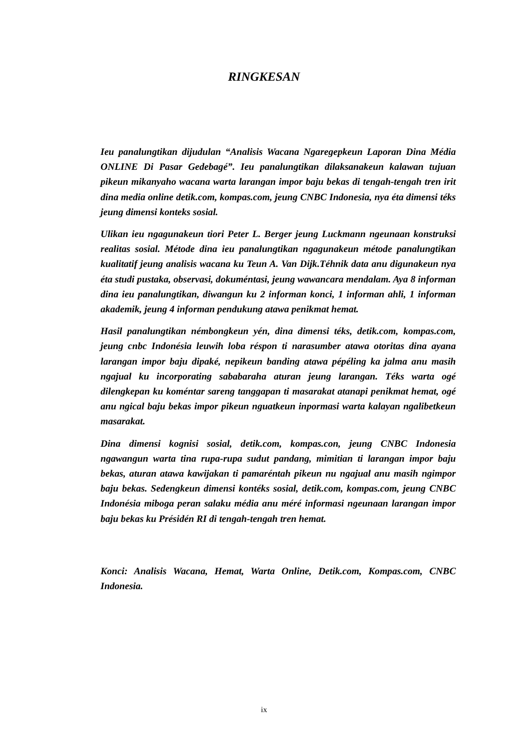RINGKESAN
Ieu panalungtikan dijudulan “Analisis Wacana Ngaregepkeun Laporan Dina Média ONLINE Di Pasar Gedebagé”. Ieu panalungtikan dilaksanakeun kalawan tujuan pikeun mikanyaho wacana warta larangan impor baju bekas di tengah-tengah tren irit dina media online detik.com, kompas.com, jeung CNBC Indonesia, nya éta dimensi téks jeung dimensi konteks sosial.
Ulikan ieu ngagunakeun tiori Peter L. Berger jeung Luckmann ngeunaan konstruksi realitas sosial. Métode dina ieu panalungtikan ngagunakeun métode panalungtikan kualitatif jeung analisis wacana ku Teun A. Van Dijk.Téhnik data anu digunakeun nya éta studi pustaka, observasi, dokuméntasi, jeung wawancara mendalam. Aya 8 informan dina ieu panalungtikan, diwangun ku 2 informan konci, 1 informan ahli, 1 informan akademik, jeung 4 informan pendukung atawa penikmat hemat.
Hasil panalungtikan némbongkeun yén, dina dimensi téks, detik.com, kompas.com, jeung cnbc Indonésia leuwih loba réspon ti narasumber atawa otoritas dina ayana larangan impor baju dipaké, nepikeun banding atawa pépéling ka jalma anu masih ngajual ku incorporating sababaraha aturan jeung larangan. Téks warta ogé dilengkepan ku koméntar sareng tanggapan ti masarakat atanapi penikmat hemat, ogé anu ngical baju bekas impor pikeun nguatkeun inpormasi warta kalayan ngalibetkeun masarakat.
Dina dimensi kognisi sosial, detik.com, kompas.con, jeung CNBC Indonesia ngawangun warta tina rupa-rupa sudut pandang, mimitian ti larangan impor baju bekas, aturan atawa kawijakan ti pamaréntah pikeun nu ngajual anu masih ngimpor baju bekas. Sedengkeun dimensi kontéks sosial, detik.com, kompas.com, jeung CNBC Indonésia miboga peran salaku média anu méré informasi ngeunaan larangan impor baju bekas ku Présidén RI di tengah-tengah tren hemat.
Konci: Analisis Wacana, Hemat, Warta Online, Detik.com, Kompas.com, CNBC Indonesia.
ix